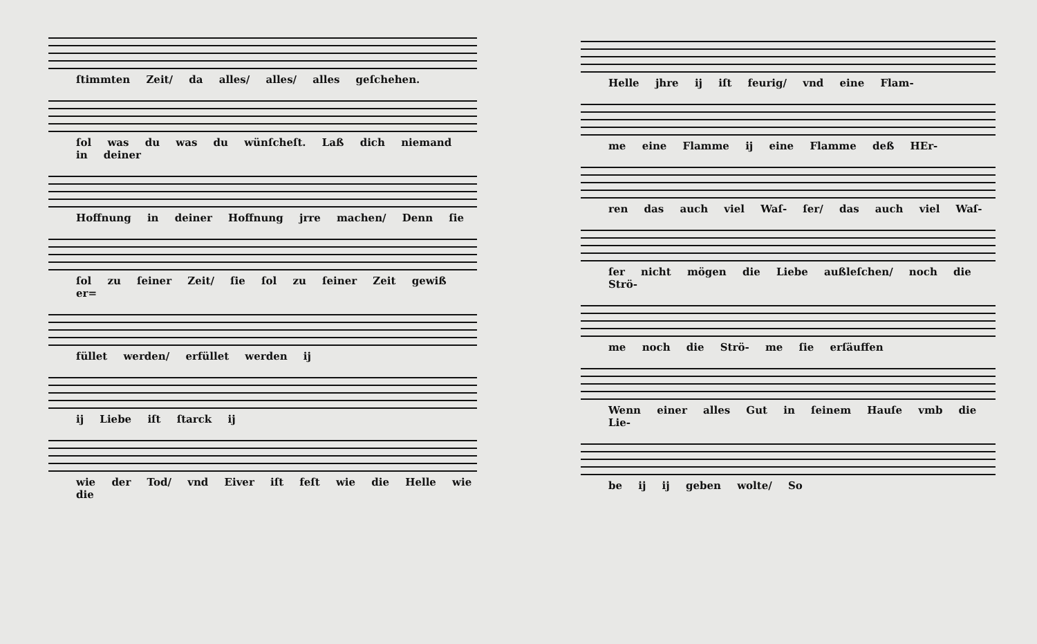ſtimmten Zeit/ da alles/ alles/ alles geſchehen.
ſol was du was du wünſcheſt. Laß dich niemand in deiner
Hoffnung in deiner Hoffnung jrre machen/ Denn ſie
ſol zu ſeiner Zeit/ ſie ſol zu ſeiner Zeit gewiß er=
füllet werden/ erfüllet werden ij
ij Liebe iſt ſtarck ij
wie der Tod/ vnd Eiver iſt feſt wie die Helle wie die
Helle jhre ij iſt feurig/ vnd eine Flam-
me eine Flamme ij eine Flamme deß HEr-
ren das auch viel Waſ- ſer/ das auch viel Waſ-
ſer nicht mögen die Liebe außleſchen/ noch die Strö-
me noch die Strö- me ſie erſäuffen
Wenn einer alles Gut in ſeinem Hauſe vmb die Lie-
be ij ij geben wolte/ So